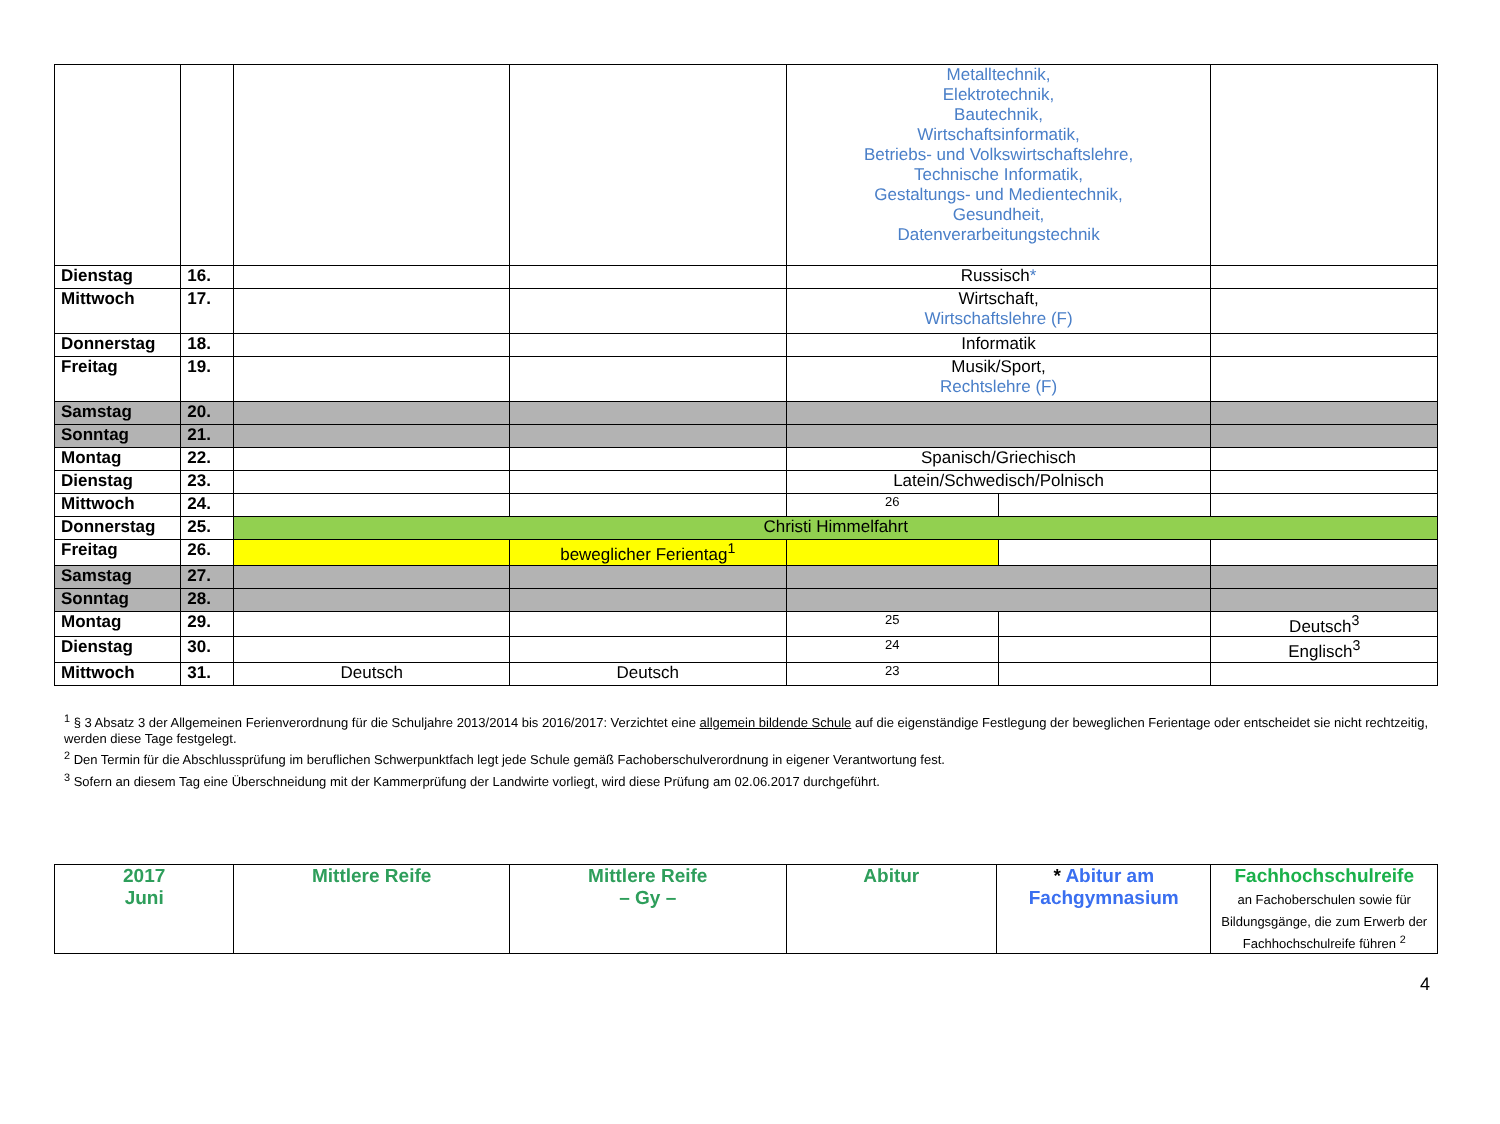| | | | | Metalltechnik, Elektrotechnik, Bautechnik, Wirtschaftsinformatik, Betriebs- und Volkswirtschaftslehre, Technische Informatik, Gestaltungs- und Medientechnik, Gesundheit, Datenverarbeitungstechnik | | |
| Dienstag | 16. | | | Russisch * | | |
| Mittwoch | 17. | | | Wirtschaft, Wirtschaftslehre (F) | | |
| Donnerstag | 18. | | | Informatik | | |
| Freitag | 19. | | | Musik/Sport, Rechtslehre (F) | | |
| Samstag | 20. | | | | | |
| Sonntag | 21. | | | | | |
| Montag | 22. | | | Spanisch/Griechisch | | |
| Dienstag | 23. | | | Latein/Schwedisch/Polnisch | | |
| Mittwoch | 24. | | | 26 | | |
| Donnerstag | 25. | Christi Himmelfahrt | | | | |
| Freitag | 26. | | beweglicher Ferientag<sup>1</sup> | | | |
| Samstag | 27. | | | | | |
| Sonntag | 28. | | | | | |
| Montag | 29. | | | 25 | | Deutsch<sup>3</sup> |
| Dienstag | 30. | | | 24 | | Englisch<sup>3</sup> |
| Mittwoch | 31. | Deutsch | Deutsch | 23 | | |
<sup>1</sup> § 3 Absatz 3 der Allgemeinen Ferienverordnung für die Schuljahre 2013/2014 bis 2016/2017: Verzichtet eine allgemein bildende Schule auf die eigenständige Festlegung der beweglichen Ferientage oder entscheidet sie nicht rechtzeitig, werden diese Tage festgelegt.
<sup>2</sup> Den Termin für die Abschlussprüfung im beruflichen Schwerpunktfach legt jede Schule gemäß Fachoberschulverordnung in eigener Verantwortung fest.
<sup>3</sup> Sofern an diesem Tag eine Überschneidung mit der Kammerprüfung der Landwirte vorliegt, wird diese Prüfung am 02.06.2017 durchgeführt.
| 2017 Juni | Mittlere Reife | Mittlere Reife – Gy – | Abitur | * Abitur am Fachgymnasium | Fachhochschulreife an Fachoberschulen sowie für Bildungsgänge, die zum Erwerb der Fachhochschulreife führen <sup>2</sup> |
4